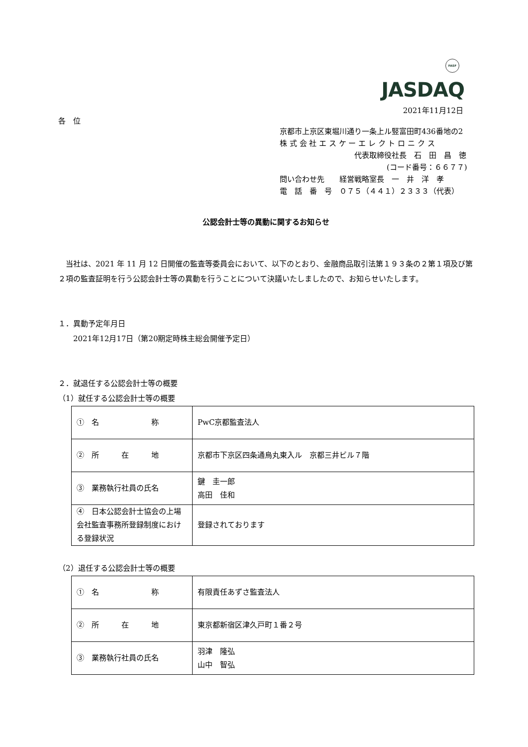FASF
JASDAQ
2021年11月12日
各　位
京都市上京区東堀川通り一条上ル竪富田町436番地の2
株 式 会 社 エ ス ケ ー エ レ ク ト ロ ニ ク ス
代表取締役社長　石　田　昌　徳
(コード番号：６６７７)
問い合わせ先　　経営戦略室長　一　井　洋　孝
電　話　番　号　０７５（４４１）２３３３（代表）
公認会計士等の異動に関するお知らせ
　当社は、2021 年 11 月 12 日開催の監査等委員会において、以下のとおり、金融商品取引法第１９３条の２第１項及び第２項の監査証明を行う公認会計士等の異動を行うことについて決議いたしましたので、お知らせいたします。
１．異動予定年月日
　　2021年12月17日（第20期定時株主総会開催予定日）
２．就退任する公認会計士等の概要
（1）就任する公認会計士等の概要
| ① 名 称 | PwC京都監査法人 |
| ② 所 在 地 | 京都市下京区四条通烏丸東入ル 京都三井ビル７階 |
| ③ 業務執行社員の氏名 | 鍵 圭一郎 高田 佳和 |
| ④ 日本公認会計士協会の上場会社監査事務所登録制度における登録状況 | 登録されております |
（2）退任する公認会計士等の概要
| ① 名 称 | 有限責任あずさ監査法人 |
| ② 所 在 地 | 東京都新宿区津久戸町１番２号 |
| ③ 業務執行社員の氏名 | 羽津 隆弘 山中 智弘 |